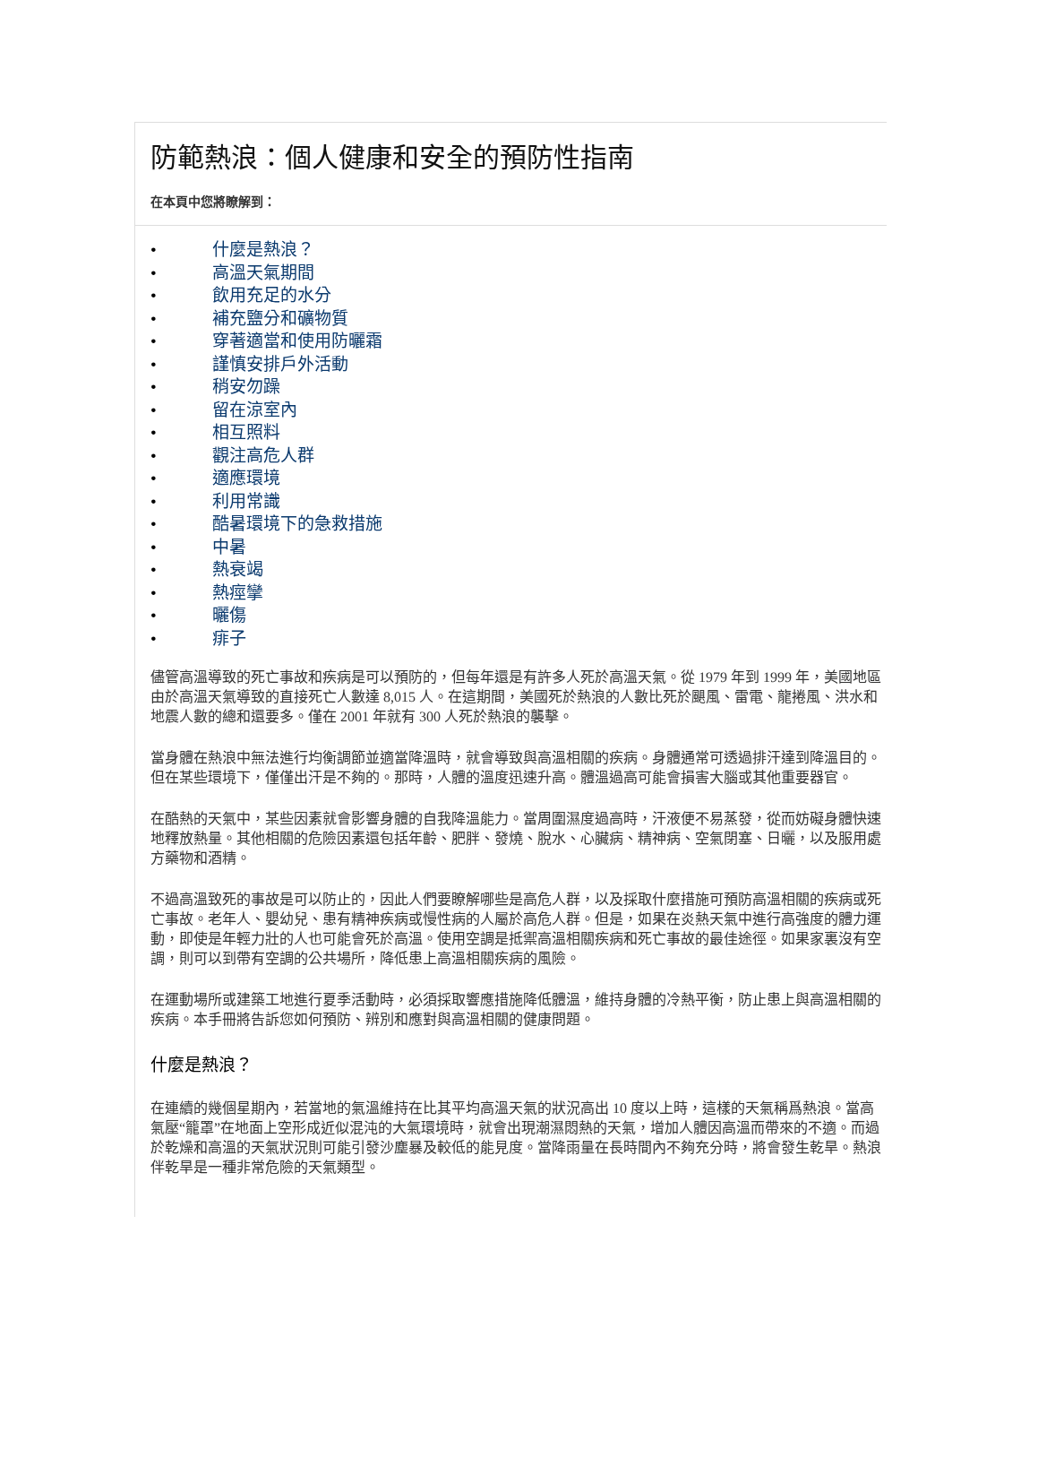防範熱浪：個人健康和安全的預防性指南
在本頁中您將瞭解到：
• 什麼是熱浪？
• 高溫天氣期間
• 飲用充足的水分
• 補充鹽分和礦物質
• 穿著適當和使用防曬霜
• 謹慎安排戶外活動
• 稍安勿躁
• 留在涼室內
• 相互照料
• 觀注高危人群
• 適應環境
• 利用常識
• 酷暑環境下的急救措施
• 中暑
• 熱衰竭
• 熱痙攣
• 曬傷
• 痱子
儘管高溫導致的死亡事故和疾病是可以預防的，但每年還是有許多人死於高溫天氣。從 1979 年到 1999 年，美國地區由於高溫天氣導致的直接死亡人數達 8,015 人。在這期間，美國死於熱浪的人數比死於颶風、雷電、龍捲風、洪水和地震人數的總和還要多。僅在 2001 年就有 300 人死於熱浪的襲擊。
當身體在熱浪中無法進行均衡調節並適當降溫時，就會導致與高溫相關的疾病。身體通常可透過排汗達到降溫目的。但在某些環境下，僅僅出汗是不夠的。那時，人體的溫度迅速升高。體溫過高可能會損害大腦或其他重要器官。
在酷熱的天氣中，某些因素就會影響身體的自我降溫能力。當周圍濕度過高時，汗液便不易蒸發，從而妨礙身體快速地釋放熱量。其他相關的危險因素還包括年齡、肥胖、發燒、脫水、心臟病、精神病、空氣閉塞、日曬，以及服用處方藥物和酒精。
不過高溫致死的事故是可以防止的，因此人們要瞭解哪些是高危人群，以及採取什麼措施可預防高溫相關的疾病或死亡事故。老年人、嬰幼兒、患有精神疾病或慢性病的人屬於高危人群。但是，如果在炎熱天氣中進行高強度的體力運動，即使是年輕力壯的人也可能會死於高溫。使用空調是抵禦高溫相關疾病和死亡事故的最佳途徑。如果家裏沒有空調，則可以到帶有空調的公共場所，降低患上高溫相關疾病的風險。
在運動場所或建築工地進行夏季活動時，必須採取響應措施降低體溫，維持身體的冷熱平衡，防止患上與高溫相關的疾病。本手冊將告訴您如何預防、辨別和應對與高溫相關的健康問題。
什麼是熱浪？
在連續的幾個星期內，若當地的氣溫維持在比其平均高溫天氣的狀況高出 10 度以上時，這樣的天氣稱爲熱浪。當高氣壓“籠罩”在地面上空形成近似混沌的大氣環境時，就會出現潮濕悶熱的天氣，增加人體因高溫而帶來的不適。而過於乾燥和高溫的天氣狀況則可能引發沙塵暴及較低的能見度。當降雨量在長時間內不夠充分時，將會發生乾旱。熱浪伴乾旱是一種非常危險的天氣類型。